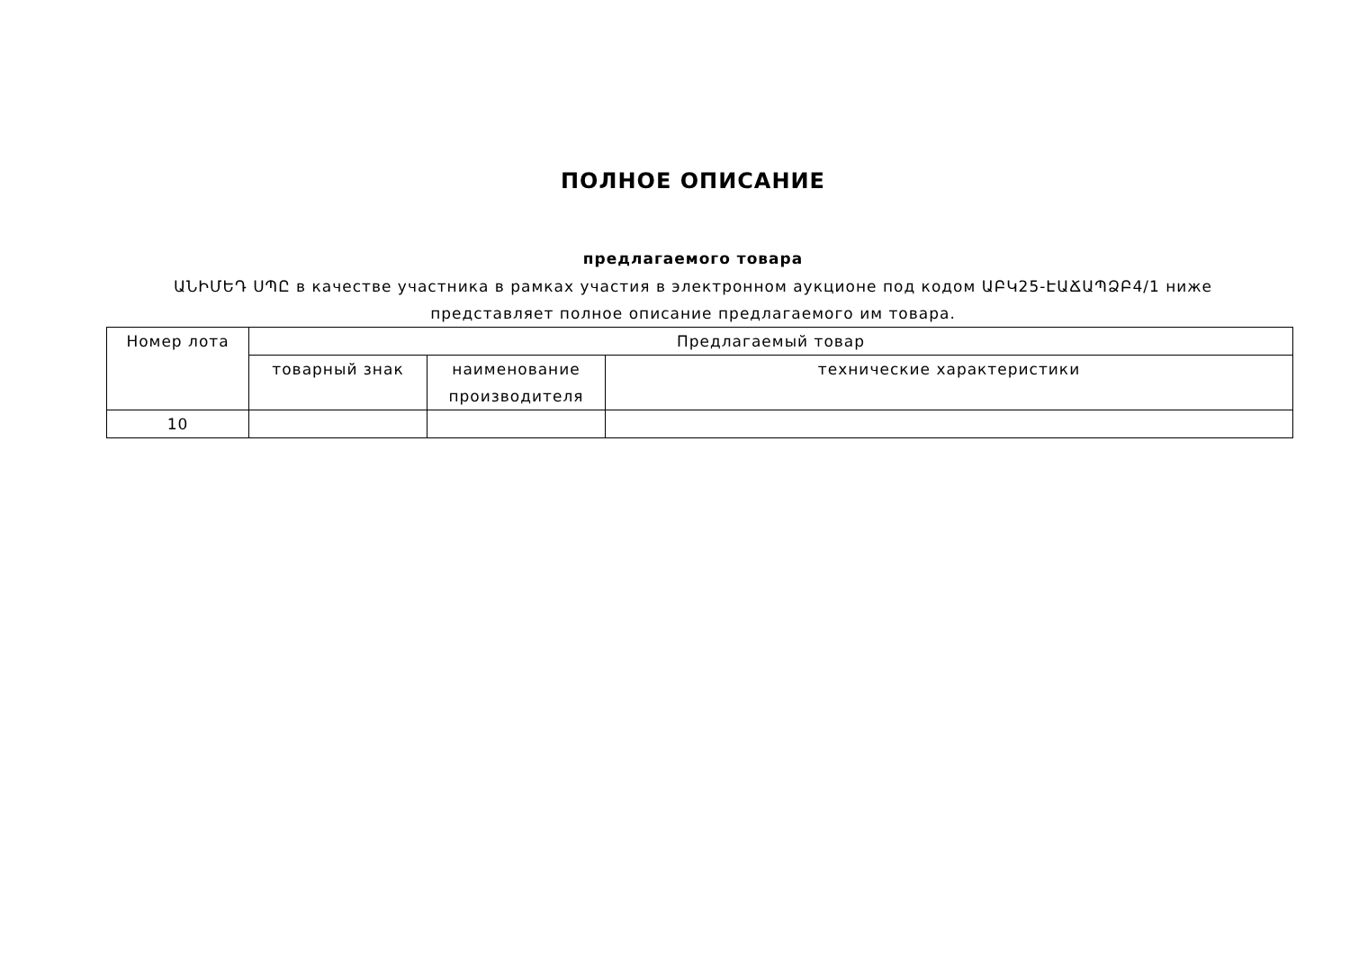ПОЛНОЕ ОПИСАНИЕ
предлагаемого товара
ԱՆԻՄԵԴ ՍՊԸ в качестве участника в рамках участия в электронном аукционе под кодом ԱԲԿ25-ԷԱՃԱՊՁԲ4/1 ниже представляет полное описание предлагаемого им товара.
| Номер лота | Предлагаемый товар | | |
| | товарный знак | наименование производителя | технические характеристики |
| 10 | | | |